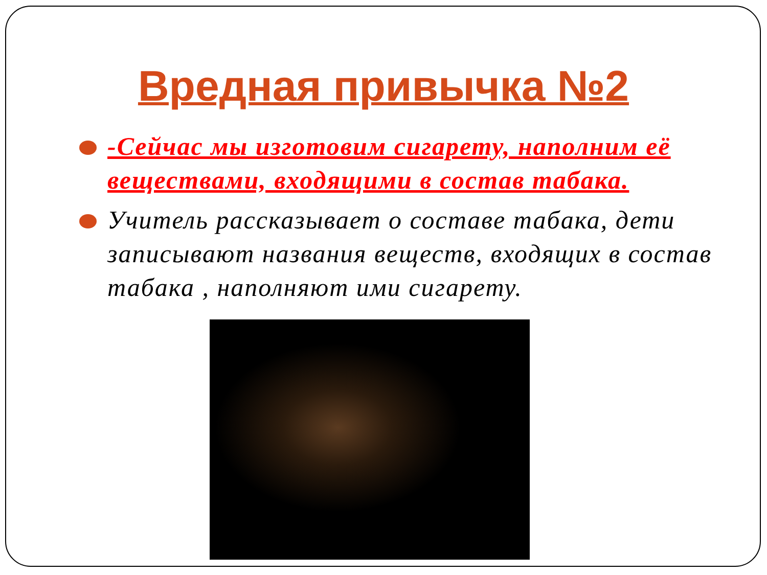Вредная привычка №2
-Сейчас мы изготовим сигарету, наполним её веществами, входящими в состав табака.
Учитель рассказывает о составе табака, дети записывают названия веществ, входящих в состав табака , наполняют ими сигарету.